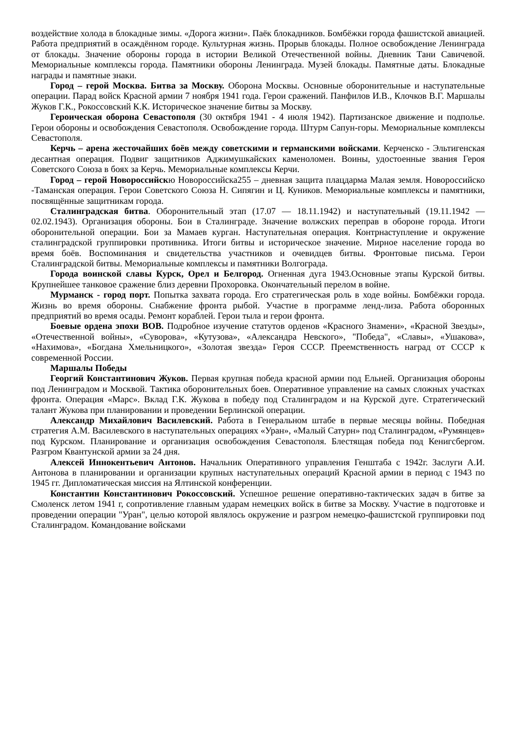воздействие холода в блокадные зимы. «Дорога жизни». Паёк блокадников. Бомбёжки города фашистской авиацией. Работа предприятий в осаждённом городе. Культурная жизнь. Прорыв блокады. Полное освобождение Ленинграда от блокады. Значение обороны города в истории Великой Отечественной войны. Дневник Тани Савичевой. Мемориальные комплексы города. Памятники обороны Ленинграда. Музей блокады. Памятные даты. Блокадные награды и памятные знаки.
Город – герой Москва. Битва за Москву. Оборона Москвы. Основные оборонительные и наступательные операции. Парад войск Красной армии 7 ноября 1941 года. Герои сражений. Панфилов И.В., Клочков В.Г. Маршалы Жуков Г.К., Рокоссовский К.К. Историческое значение битвы за Москву.
Героическая оборона Севастополя (30 октября 1941 - 4 июля 1942). Партизанское движение и подполье. Герои обороны и освобождения Севастополя. Освобождение города. Штурм Сапун-горы. Мемориальные комплексы Севастополя.
Керчь – арена жесточайших боёв между советскими и германскими войсками. Керченско - Эльтигенская десантная операция. Подвиг защитников Аджимушкайских каменоломен. Воины, удостоенные звания Героя Советского Союза в боях за Керчь. Мемориальные комплексы Керчи.
Город – герой Новороссийскю Новороссийска255 – дневная защита плацдарма Малая земля. Новороссийско -Таманская операция. Герои Советского Союза Н. Сипягин и Ц. Куников. Мемориальные комплексы и памятники, посвящённые защитникам города.
Сталинградская битва. Оборонительный этап (17.07 — 18.11.1942) и наступательный (19.11.1942 — 02.02.1943). Организация обороны. Бои в Сталинграде. Значение волжских переправ в обороне города. Итоги оборонительной операции. Бои за Мамаев курган. Наступательная операция. Контрнаступление и окружение сталинградской группировки противника. Итоги битвы и историческое значение. Мирное население города во время боёв. Воспоминания и свидетельства участников и очевидцев битвы. Фронтовые письма. Герои Сталинградской битвы. Мемориальные комплексы и памятники Волгограда.
Города воинской славы Курск, Орел и Белгород. Огненная дуга 1943.Основные этапы Курской битвы. Крупнейшее танковое сражение близ деревни Прохоровка. Окончательный перелом в войне.
Мурманск - город порт. Попытка захвата города. Его стратегическая роль в ходе войны. Бомбёжки города. Жизнь во время обороны. Снабжение фронта рыбой. Участие в программе ленд-лиза. Работа оборонных предприятий во время осады. Ремонт кораблей. Герои тыла и герои фронта.
Боевые ордена эпохи ВОВ. Подробное изучение статутов орденов «Красного Знамени», «Красной Звезды», «Отечественной войны», «Суворова», «Кутузова», «Александра Невского», "Победа", «Славы», «Ушакова», «Нахимова», «Богдана Хмельницкого», «Золотая звезда» Героя СССР. Преемственность наград от СССР к современной России.
Маршалы Победы
Георгий Константинович Жуков. Первая крупная победа красной армии под Ельней. Организация обороны под Ленинградом и Москвой. Тактика оборонительных боев. Оперативное управление на самых сложных участках фронта. Операция «Марс». Вклад Г.К. Жукова в победу под Сталинградом и на Курской дуге. Стратегический талант Жукова при планировании и проведении Берлинской операции.
Александр Михайлович Василевский. Работа в Генеральном штабе в первые месяцы войны. Победная стратегия А.М. Василевского в наступательных операциях «Уран», «Малый Сатурн» под Сталинградом, «Румянцев» под Курском. Планирование и организация освобождения Севастополя. Блестящая победа под Кенигсбергом. Разгром Квантунской армии за 24 дня.
Алексей Иннокентьевич Антонов. Начальник Оперативного управления Генштаба с 1942г. Заслуги А.И. Антонова в планировании и организации крупных наступательных операций Красной армии в период с 1943 по 1945 гг. Дипломатическая миссия на Ялтинской конференции.
Константин Константинович Рокоссовский. Успешное решение оперативно-тактических задач в битве за Смоленск летом 1941 г, сопротивление главным ударам немецких войск в битве за Москву. Участие в подготовке и проведении операции "Уран", целью которой являлось окружение и разгром немецко-фашистской группировки под Сталинградом. Командование войсками